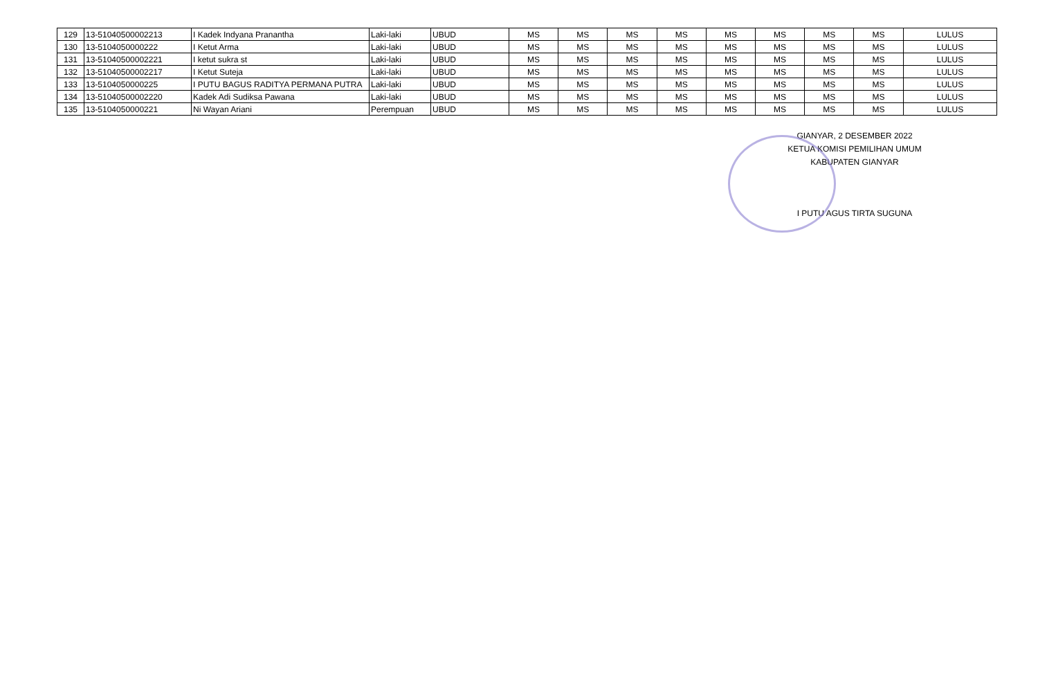| 129 | 13-51040500002213 | I Kadek Indyana Pranantha | Laki-laki | UBUD | MS | MS | MS | MS | MS | MS | MS | MS | LULUS |
| 130 | 13-5104050000222 | I Ketut Arma | Laki-laki | UBUD | MS | MS | MS | MS | MS | MS | MS | MS | LULUS |
| 131 | 13-51040500002221 | I ketut sukra st | Laki-laki | UBUD | MS | MS | MS | MS | MS | MS | MS | MS | LULUS |
| 132 | 13-51040500002217 | I Ketut Suteja | Laki-laki | UBUD | MS | MS | MS | MS | MS | MS | MS | MS | LULUS |
| 133 | 13-5104050000225 | I PUTU BAGUS RADITYA PERMANA PUTRA | Laki-laki | UBUD | MS | MS | MS | MS | MS | MS | MS | MS | LULUS |
| 134 | 13-51040500002220 | Kadek Adi Sudiksa Pawana | Laki-laki | UBUD | MS | MS | MS | MS | MS | MS | MS | MS | LULUS |
| 135 | 13-5104050000221 | Ni Wayan Ariani | Perempuan | UBUD | MS | MS | MS | MS | MS | MS | MS | MS | LULUS |
GIANYAR, 2 DESEMBER 2022
KETUA KOMISI PEMILIHAN UMUM
KABUPATEN GIANYAR
I PUTU AGUS TIRTA SUGUNA